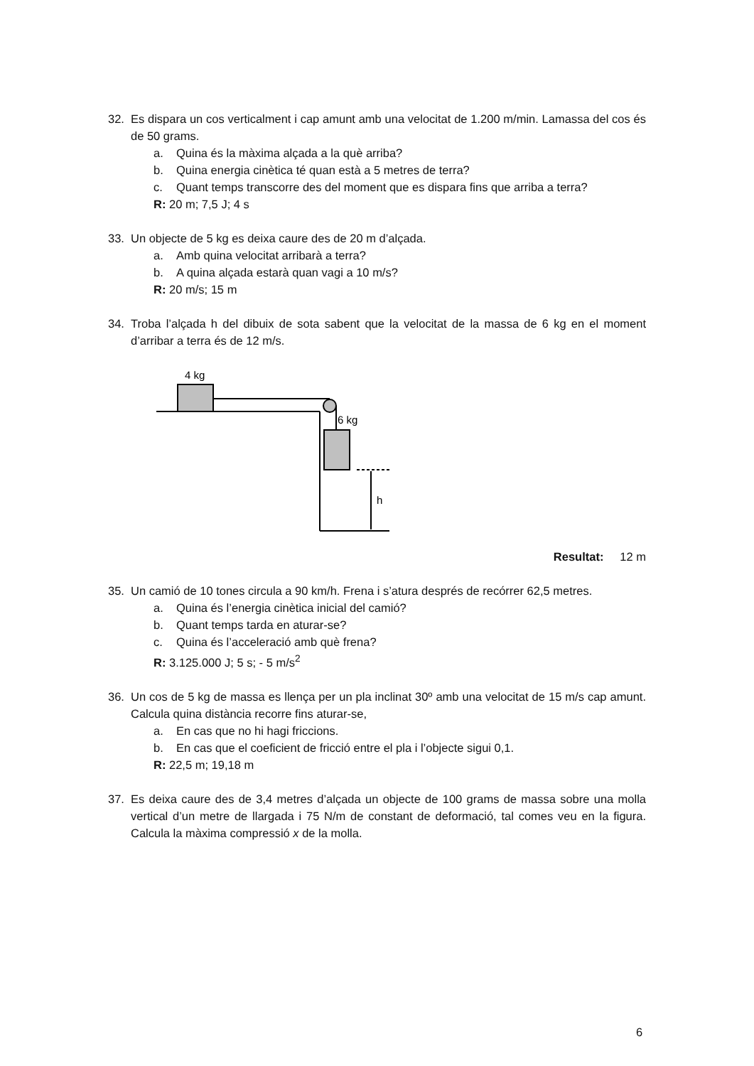32. Es dispara un cos verticalment i cap amunt amb una velocitat de 1.200 m/min. Lamassa del cos és de 50 grams.
a. Quina és la màxima alçada a la què arriba?
b. Quina energia cinètica té quan està a 5 metres de terra?
c. Quant temps transcorre des del moment que es dispara fins que arriba a terra?
R: 20 m; 7,5 J; 4 s
33. Un objecte de 5 kg es deixa caure des de 20 m d’alçada.
a. Amb quina velocitat arribarà a terra?
b. A quina alçada estarà quan vagi a 10 m/s?
R: 20 m/s; 15 m
34. Troba l’alçada h del dibuix de sota sabent que la velocitat de la massa de 6 kg en el moment d’arribar a terra és de 12 m/s.
4 kg
6 kg
h
Resultat: 12 m
35. Un camió de 10 tones circula a 90 km/h. Frena i s’atura després de recórrer 62,5 metres.
a. Quina és l’energia cinètica inicial del camió?
b. Quant temps tarda en aturar-se?
c. Quina és l’acceleració amb què frena?
R: 3.125.000 J; 5 s; - 5 m/s<sup>2</sup>
36. Un cos de 5 kg de massa es llença per un pla inclinat 30º amb una velocitat de 15 m/s cap amunt. Calcula quina distància recorre fins aturar-se,
a. En cas que no hi hagi friccions.
b. En cas que el coeficient de fricció entre el pla i l’objecte sigui 0,1.
R: 22,5 m; 19,18 m
37. Es deixa caure des de 3,4 metres d’alçada un objecte de 100 grams de massa sobre una molla vertical d’un metre de llargada i 75 N/m de constant de deformació, tal comes veu en la figura. Calcula la màxima compressió x de la molla.
6